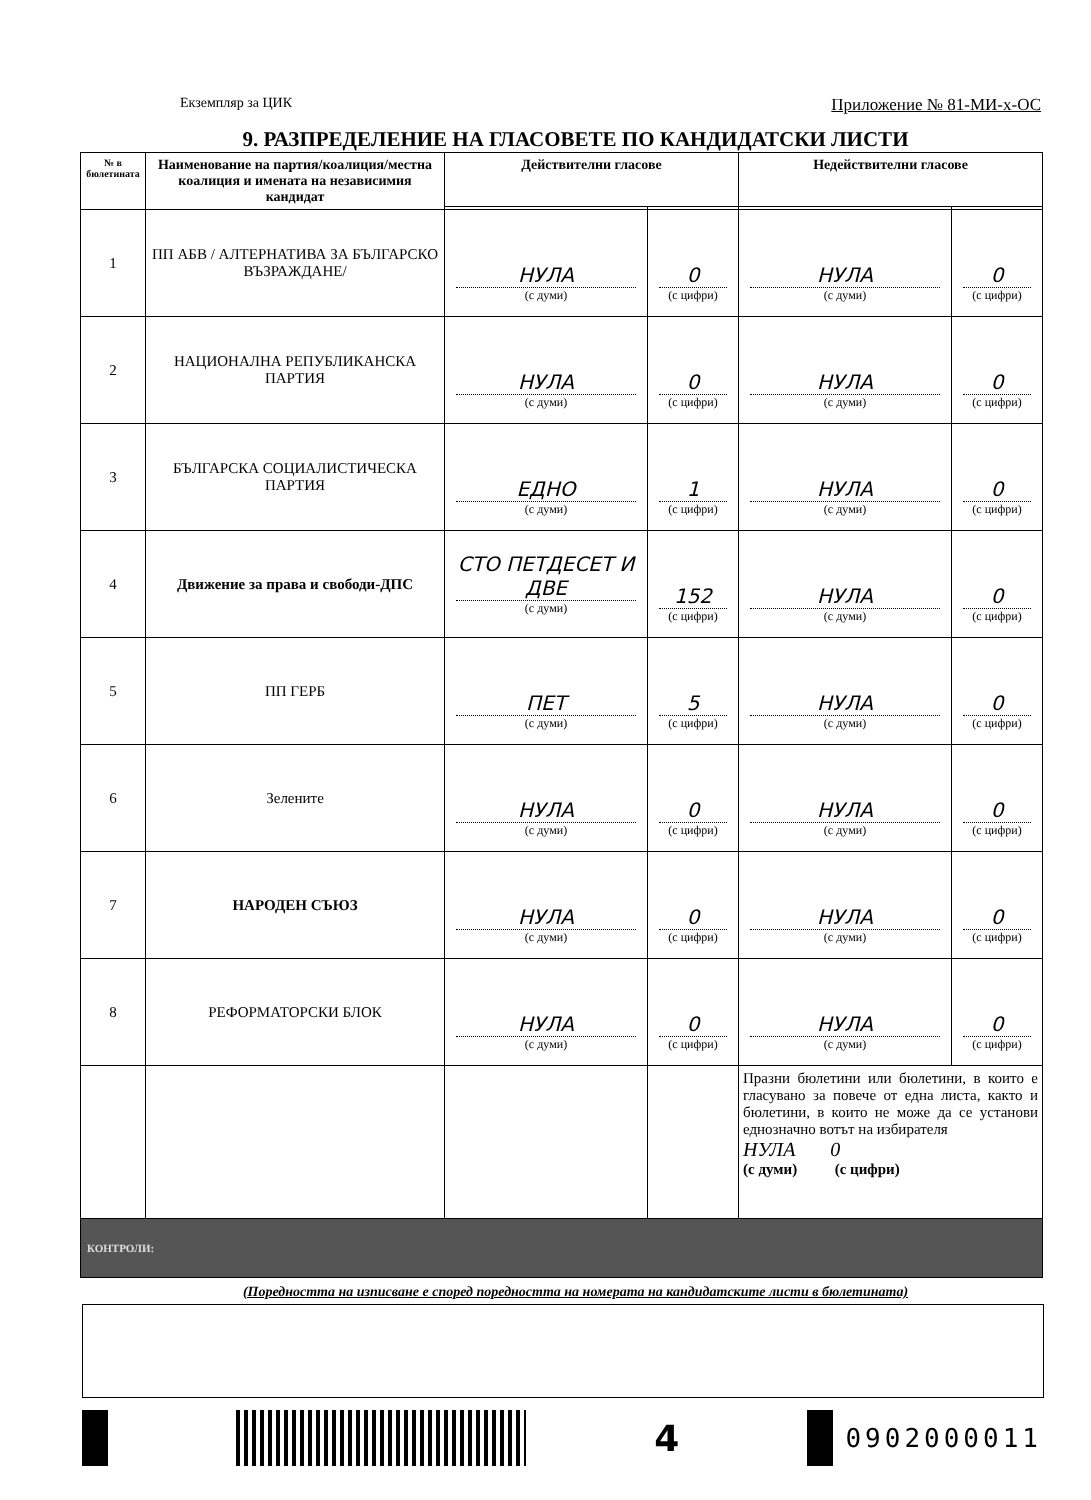Екземпляр за ЦИК Приложение № 81-МИ-х-ОС
9. РАЗПРЕДЕЛЕНИЕ НА ГЛАСОВЕТЕ ПО КАНДИДАТСКИ ЛИСТИ
| № в бюлетината | Наименование на партия/коалиция/местна коалиция и имената на независимия кандидат | Действителни гласове | | Недействителни гласове | |
| --- | --- | --- | --- | --- | --- |
| 1 | ПП АБВ / АЛТЕРНАТИВА ЗА БЪЛГАРСКО ВЪЗРАЖДАНЕ/ | НУЛА (с думи) | 0 (с цифри) | НУЛА (с думи) | 0 (с цифри) |
| 2 | НАЦИОНАЛНА РЕПУБЛИКАНСКА ПАРТИЯ | НУЛА (с думи) | 0 (с цифри) | НУЛА (с думи) | 0 (с цифри) |
| 3 | БЪЛГАРСКА СОЦИАЛИСТИЧЕСКА ПАРТИЯ | ЕДНО (с думи) | 1 (с цифри) | НУЛА (с думи) | 0 (с цифри) |
| 4 | Движение за права и свободи-ДПС | СТО ПЕТДЕСЕТ И ДВЕ (с думи) | 152 (с цифри) | НУЛА (с думи) | 0 (с цифри) |
| 5 | ПП ГЕРБ | ПЕТ (с думи) | 5 (с цифри) | НУЛА (с думи) | 0 (с цифри) |
| 6 | Зелените | НУЛА (с думи) | 0 (с цифри) | НУЛА (с думи) | 0 (с цифри) |
| 7 | НАРОДЕН СЪЮЗ | НУЛА (с думи) | 0 (с цифри) | НУЛА (с думи) | 0 (с цифри) |
| 8 | РЕФОРМАТОРСКИ БЛОК | НУЛА (с думи) | 0 (с цифри) | НУЛА (с думи) | 0 (с цифри) |
| | | | | Празни бюлетини или бюлетини, в които е гласувано за повече от една листа, както и бюлетини, в които не може да се установи еднозначно вотът на избирателя НУЛА 0 (с думи) (с цифри) | |
| КОНТРОЛИ: | | | | | |
(Поредността на изписване е според поредността на номерата на кандидатските листи в бюлетината)
4
0902000011